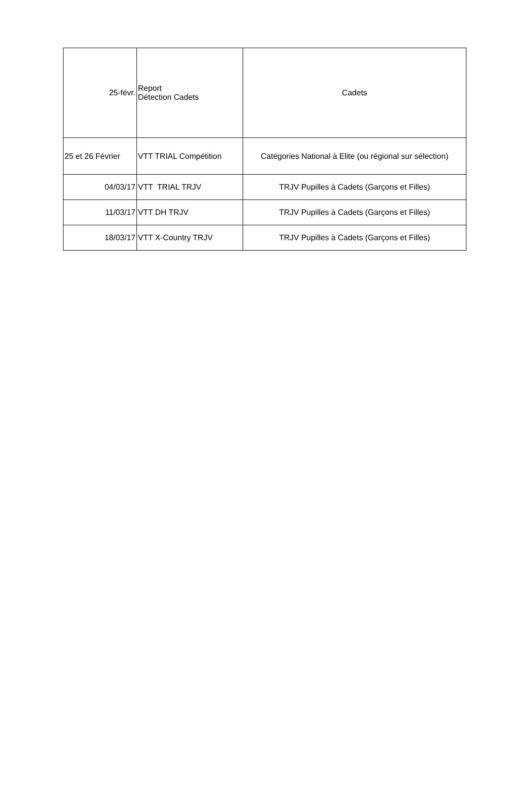| 25-févr. | Report Détection Cadets | Cadets |
| 25 et 26 Février | VTT TRIAL Compétition | Catégories National à Elite (ou régional sur sélection) |
| 04/03/17 | VTT TRIAL TRJV | TRJV Pupilles à Cadets (Garçons et Filles) |
| 11/03/17 | VTT DH TRJV | TRJV Pupilles à Cadets (Garçons et Filles) |
| 18/03/17 | VTT X-Country TRJV | TRJV Pupilles à Cadets (Garçons et Filles) |